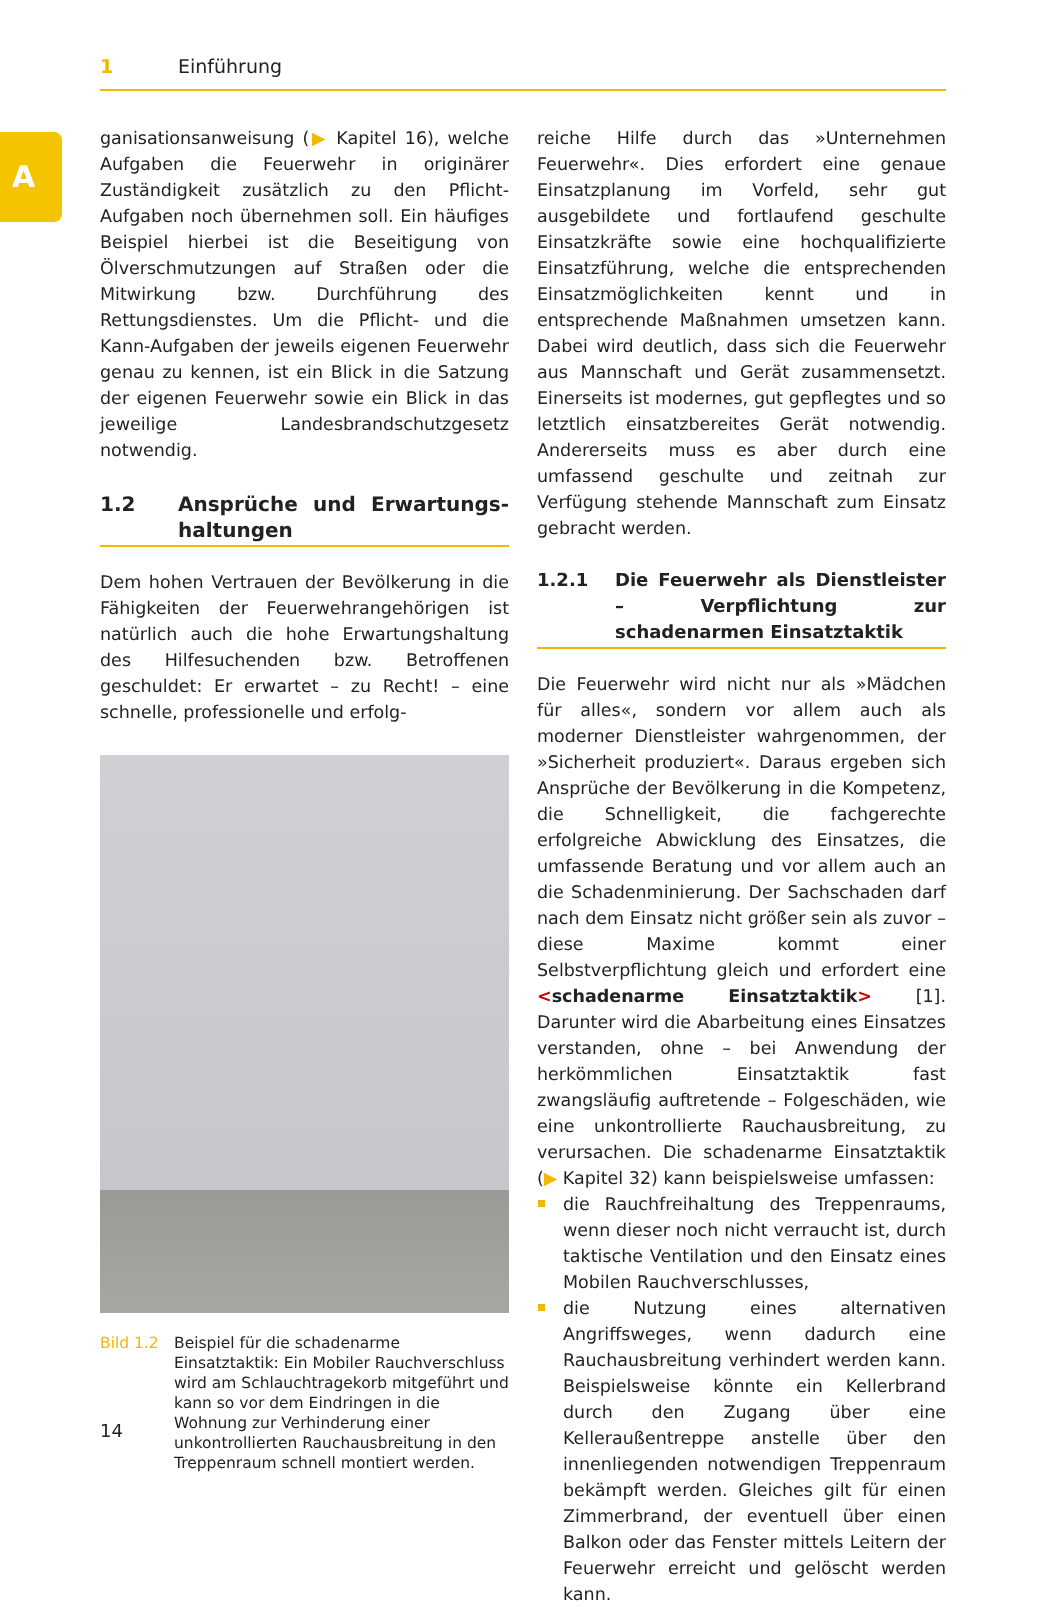1 Einführung
A
ganisationsanweisung (▶ Kapitel 16), welche Aufgaben die Feuerwehr in originärer Zuständigkeit zusätzlich zu den Pflicht-Aufgaben noch übernehmen soll. Ein häufiges Beispiel hierbei ist die Beseitigung von Ölverschmutzungen auf Straßen oder die Mitwirkung bzw. Durchführung des Rettungsdienstes. Um die Pflicht- und die Kann-Aufgaben der jeweils eigenen Feuerwehr genau zu kennen, ist ein Blick in die Satzung der eigenen Feuerwehr sowie ein Blick in das jeweilige Landesbrandschutzgesetz notwendig.
1.2 Ansprüche und Erwartungs­haltungen
Dem hohen Vertrauen der Bevölkerung in die Fähigkeiten der Feuerwehrangehörigen ist natürlich auch die hohe Erwartungshaltung des Hilfesuchenden bzw. Betroffenen geschuldet: Er erwartet – zu Recht! – eine schnelle, professionelle und erfolg-
Bild 1.2 Beispiel für die schadenarme Einsatztaktik: Ein Mobiler Rauchverschluss wird am Schlauchtragekorb mitgeführt und kann so vor dem Eindringen in die Wohnung zur Verhinderung einer unkontrollierten Rauchausbreitung in den Treppenraum schnell montiert werden.
reiche Hilfe durch das »Unternehmen Feuerwehr«. Dies erfordert eine genaue Einsatzplanung im Vorfeld, sehr gut ausgebildete und fortlaufend geschulte Einsatzkräfte sowie eine hochqualifizierte Einsatzführung, welche die entsprechenden Einsatzmöglichkeiten kennt und in entsprechende Maßnahmen umsetzen kann. Dabei wird deutlich, dass sich die Feuerwehr aus Mannschaft und Gerät zusammensetzt. Einerseits ist modernes, gut gepflegtes und so letztlich einsatzbereites Gerät notwendig. Andererseits muss es aber durch eine umfassend geschulte und zeitnah zur Verfügung stehende Mannschaft zum Einsatz gebracht werden.
1.2.1 Die Feuerwehr als Dienstleister – Verpflichtung zur schadenarmen Einsatztaktik
Die Feuerwehr wird nicht nur als »Mädchen für alles«, sondern vor allem auch als moderner Dienstleister wahrgenommen, der »Sicherheit produziert«. Daraus ergeben sich Ansprüche der Bevölkerung in die Kompetenz, die Schnelligkeit, die fachgerechte erfolgreiche Abwicklung des Einsatzes, die umfassende Beratung und vor allem auch an die Schadenminierung. Der Sachschaden darf nach dem Einsatz nicht größer sein als zuvor – diese Maxime kommt einer Selbstverpflichtung gleich und erfordert eine <schadenarme Einsatztaktik> [1]. Darunter wird die Abarbeitung eines Einsatzes verstanden, ohne – bei Anwendung der herkömmlichen Einsatztaktik fast zwangsläufig auftretende – Folgeschäden, wie eine unkontrollierte Rauchausbreitung, zu verursachen. Die schadenarme Einsatztaktik (▶ Kapitel 32) kann beispielsweise umfassen:
die Rauchfreihaltung des Treppenraums, wenn dieser noch nicht verraucht ist, durch taktische Ventilation und den Einsatz eines Mobilen Rauchverschlusses,
die Nutzung eines alternativen Angriffsweges, wenn dadurch eine Rauchausbreitung verhindert werden kann. Beispielsweise könnte ein Kellerbrand durch den Zugang über eine Kelleraußentreppe anstelle über den innenliegenden notwendigen Treppenraum bekämpft werden. Gleiches gilt für einen Zimmerbrand, der eventuell über einen Balkon oder das Fenster mittels Leitern der Feuerwehr erreicht und gelöscht werden kann.
14